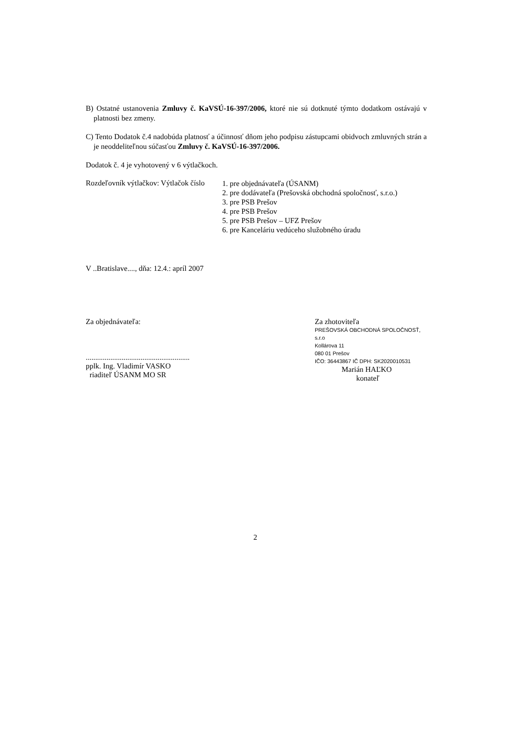B) Ostatné ustanovenia Zmluvy č. KaVSÚ-16-397/2006, ktoré nie sú dotknuté týmto dodatkom ostávajú v platnosti bez zmeny.
C) Tento Dodatok č.4 nadobúda platnosť a účinnosť dňom jeho podpisu zástupcami obidvoch zmluvných strán a je neoddeliteľnou súčasťou Zmluvy č. KaVSÚ-16-397/2006.
Dodatok č. 4 je vyhotovený v 6 výtlačkoch.
Rozdeľovník výtlačkov: Výtlačok číslo
1. pre objednávateľa (ÚSANM)
2. pre dodávateľa (Prešovská obchodná spoločnosť, s.r.o.)
3. pre PSB Prešov
4. pre PSB Prešov
5. pre PSB Prešov – UFZ Prešov
6. pre Kanceláriu vedúceho služobného úradu
V ..Bratislave...., dňa: 12.4.: apríl 2007
Za objednávateľa:
.......................................................
pplk. Ing. Vladimír VASKO
riaditeľ ÚSANM MO SR
Za zhotoviteľa
PREŠOVSKÁ OBCHODNÁ SPOLOČNOSŤ, s.r.o
Kollárova 11
080 01 Prešov
IČO: 36443867 IČ DPH: SK2020010531
Marián HAĽKO
konateľ
2